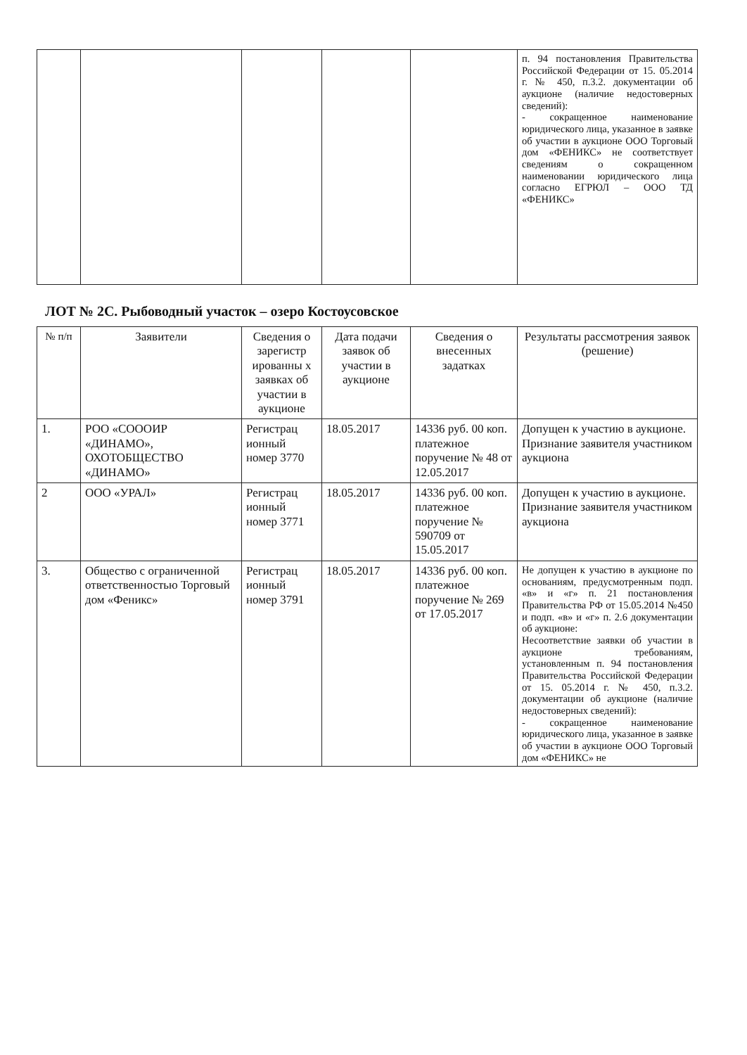| | | | | | п. 94 постановления Правительства Российской Федерации от 15. 05.2014 г. № 450, п.3.2. документации об аукционе (наличие недостоверных сведений): - сокращенное наименование юридического лица, указанное в заявке об участии в аукционе ООО Торговый дом «ФЕНИКС» не соответствует сведениям о сокращенном наименовании юридического лица согласно ЕГРЮЛ – ООО ТД «ФЕНИКС» |
ЛОТ № 2С. Рыбоводный участок – озеро Костоусовское
| № п/п | Заявители | Сведения о зарегистр ированны х заявках об участии в аукционе | Дата подачи заявок об участии в аукционе | Сведения о внесенных задатках | Результаты рассмотрения заявок (решение) |
| --- | --- | --- | --- | --- | --- |
| 1. | РОО «СОOOИР «ДИНАМО», ОХОТОБЩЕСТВО «ДИНАМО» | Регистрац ионный номер 3770 | 18.05.2017 | 14336 руб. 00 коп. платежное поручение № 48 от 12.05.2017 | Допущен к участию в аукционе. Признание заявителя участником аукциона |
| 2 | ООО «УРАЛ» | Регистрац ионный номер 3771 | 18.05.2017 | 14336 руб. 00 коп. платежное поручение № 590709 от 15.05.2017 | Допущен к участию в аукционе. Признание заявителя участником аукциона |
| 3. | Общество с ограниченной ответственностью Торговый дом «Феникс» | Регистрац ионный номер 3791 | 18.05.2017 | 14336 руб. 00 коп. платежное поручение № 269 от 17.05.2017 | Не допущен к участию в аукционе по основаниям, предусмотренным подп. «в» и «г» п. 21 постановления Правительства РФ от 15.05.2014 №450 и подп. «в» и «г» п. 2.6 документации об аукционе: Несоответствие заявки об участии в аукционе требованиям, установленным п. 94 постановления Правительства Российской Федерации от 15. 05.2014 г. № 450, п.3.2. документации об аукционе (наличие недостоверных сведений): - сокращенное наименование юридического лица, указанное в заявке об участии в аукционе ООО Торговый дом «ФЕНИКС» не |